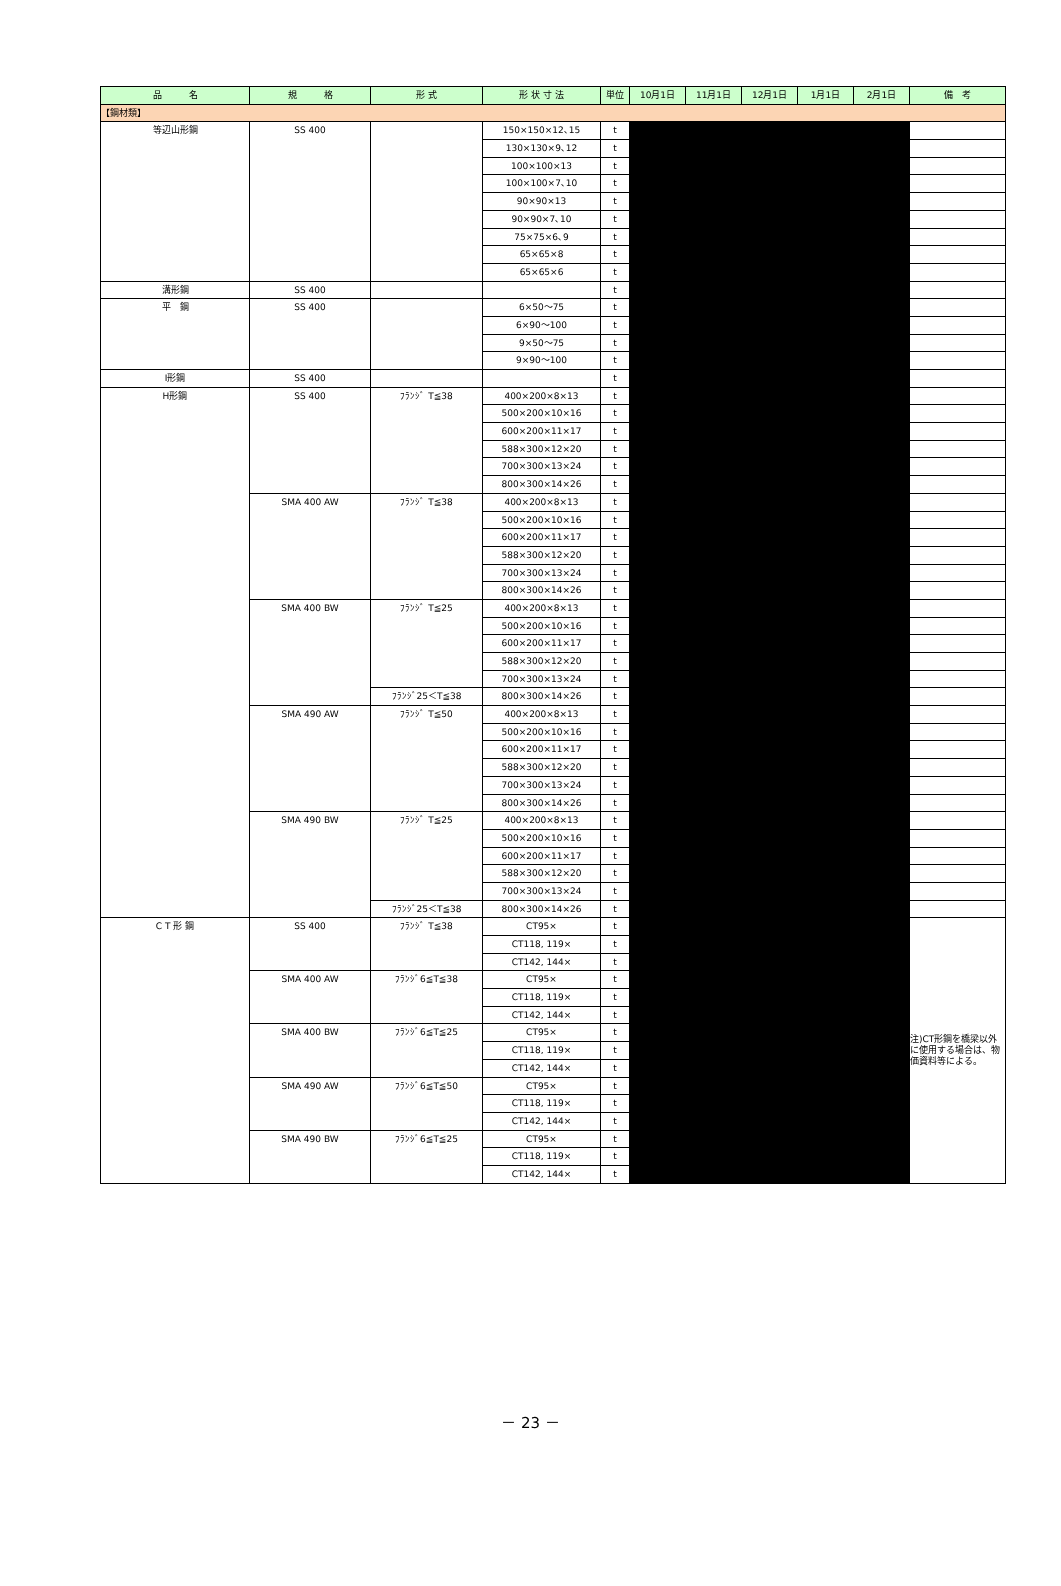| 品 名 | 規 格 | 形 式 | 形 状 寸 法 | 単位 | 10月1日 | 11月1日 | 12月1日 | 1月1日 | 2月1日 | 備 考 |
| --- | --- | --- | --- | --- | --- | --- | --- | --- | --- | --- |
| 【鋼材類】 | | | | | | | | | | |
| 等辺山形鋼 | SS 400 | | 150×150×12､15 | t | | | | | | |
| | | | 130×130×9､12 | t | | | | | | |
| | | | 100×100×13 | t | | | | | | |
| | | | 100×100×7､10 | t | | | | | | |
| | | | 90×90×13 | t | | | | | | |
| | | | 90×90×7､10 | t | | | | | | |
| | | | 75×75×6､9 | t | | | | | | |
| | | | 65×65×8 | t | | | | | | |
| | | | 65×65×6 | t | | | | | | |
| 溝形鋼 | SS 400 | | | t | | | | | | |
| 平 鋼 | SS 400 | | 6×50～75 | t | | | | | | |
| | | | 6×90～100 | t | | | | | | |
| | | | 9×50～75 | t | | | | | | |
| | | | 9×90～100 | t | | | | | | |
| I形鋼 | SS 400 | | | t | | | | | | |
| H形鋼 | SS 400 | ﾌﾗﾝｼﾞ T≦38 | 400×200×8×13 | t | | | | | | |
| | | | 500×200×10×16 | t | | | | | | |
| | | | 600×200×11×17 | t | | | | | | |
| | | | 588×300×12×20 | t | | | | | | |
| | | | 700×300×13×24 | t | | | | | | |
| | | | 800×300×14×26 | t | | | | | | |
| | SMA 400 AW | ﾌﾗﾝｼﾞ T≦38 | 400×200×8×13 | t | | | | | | |
| | | | 500×200×10×16 | t | | | | | | |
| | | | 600×200×11×17 | t | | | | | | |
| | | | 588×300×12×20 | t | | | | | | |
| | | | 700×300×13×24 | t | | | | | | |
| | | | 800×300×14×26 | t | | | | | | |
| | SMA 400 BW | ﾌﾗﾝｼﾞ T≦25 | 400×200×8×13 | t | | | | | | |
| | | | 500×200×10×16 | t | | | | | | |
| | | | 600×200×11×17 | t | | | | | | |
| | | | 588×300×12×20 | t | | | | | | |
| | | | 700×300×13×24 | t | | | | | | |
| | | ﾌﾗﾝｼﾞ25＜T≦38 | 800×300×14×26 | t | | | | | | |
| | SMA 490 AW | ﾌﾗﾝｼﾞ T≦50 | 400×200×8×13 | t | | | | | | |
| | | | 500×200×10×16 | t | | | | | | |
| | | | 600×200×11×17 | t | | | | | | |
| | | | 588×300×12×20 | t | | | | | | |
| | | | 700×300×13×24 | t | | | | | | |
| | | | 800×300×14×26 | t | | | | | | |
| | SMA 490 BW | ﾌﾗﾝｼﾞ T≦25 | 400×200×8×13 | t | | | | | | |
| | | | 500×200×10×16 | t | | | | | | |
| | | | 600×200×11×17 | t | | | | | | |
| | | | 588×300×12×20 | t | | | | | | |
| | | | 700×300×13×24 | t | | | | | | |
| | | ﾌﾗﾝｼﾞ25＜T≦38 | 800×300×14×26 | t | | | | | | |
| C T 形 鋼 | SS 400 | ﾌﾗﾝｼﾞ T≦38 | CT95× | t | | | | | | 注)CT形鋼を橋梁以外に使用する場合は、物価資料等による。 |
| | | | CT118, 119× | t | | | | | | |
| | | | CT142, 144× | t | | | | | | |
| | SMA 400 AW | ﾌﾗﾝｼﾞ6≦T≦38 | CT95× | t | | | | | | |
| | | | CT118, 119× | t | | | | | | |
| | | | CT142, 144× | t | | | | | | |
| | SMA 400 BW | ﾌﾗﾝｼﾞ6≦T≦25 | CT95× | t | | | | | | |
| | | | CT118, 119× | t | | | | | | |
| | | | CT142, 144× | t | | | | | | |
| | SMA 490 AW | ﾌﾗﾝｼﾞ6≦T≦50 | CT95× | t | | | | | | |
| | | | CT118, 119× | t | | | | | | |
| | | | CT142, 144× | t | | | | | | |
| | SMA 490 BW | ﾌﾗﾝｼﾞ6≦T≦25 | CT95× | t | | | | | | |
| | | | CT118, 119× | t | | | | | | |
| | | | CT142, 144× | t | | | | | | |
－ 23 －